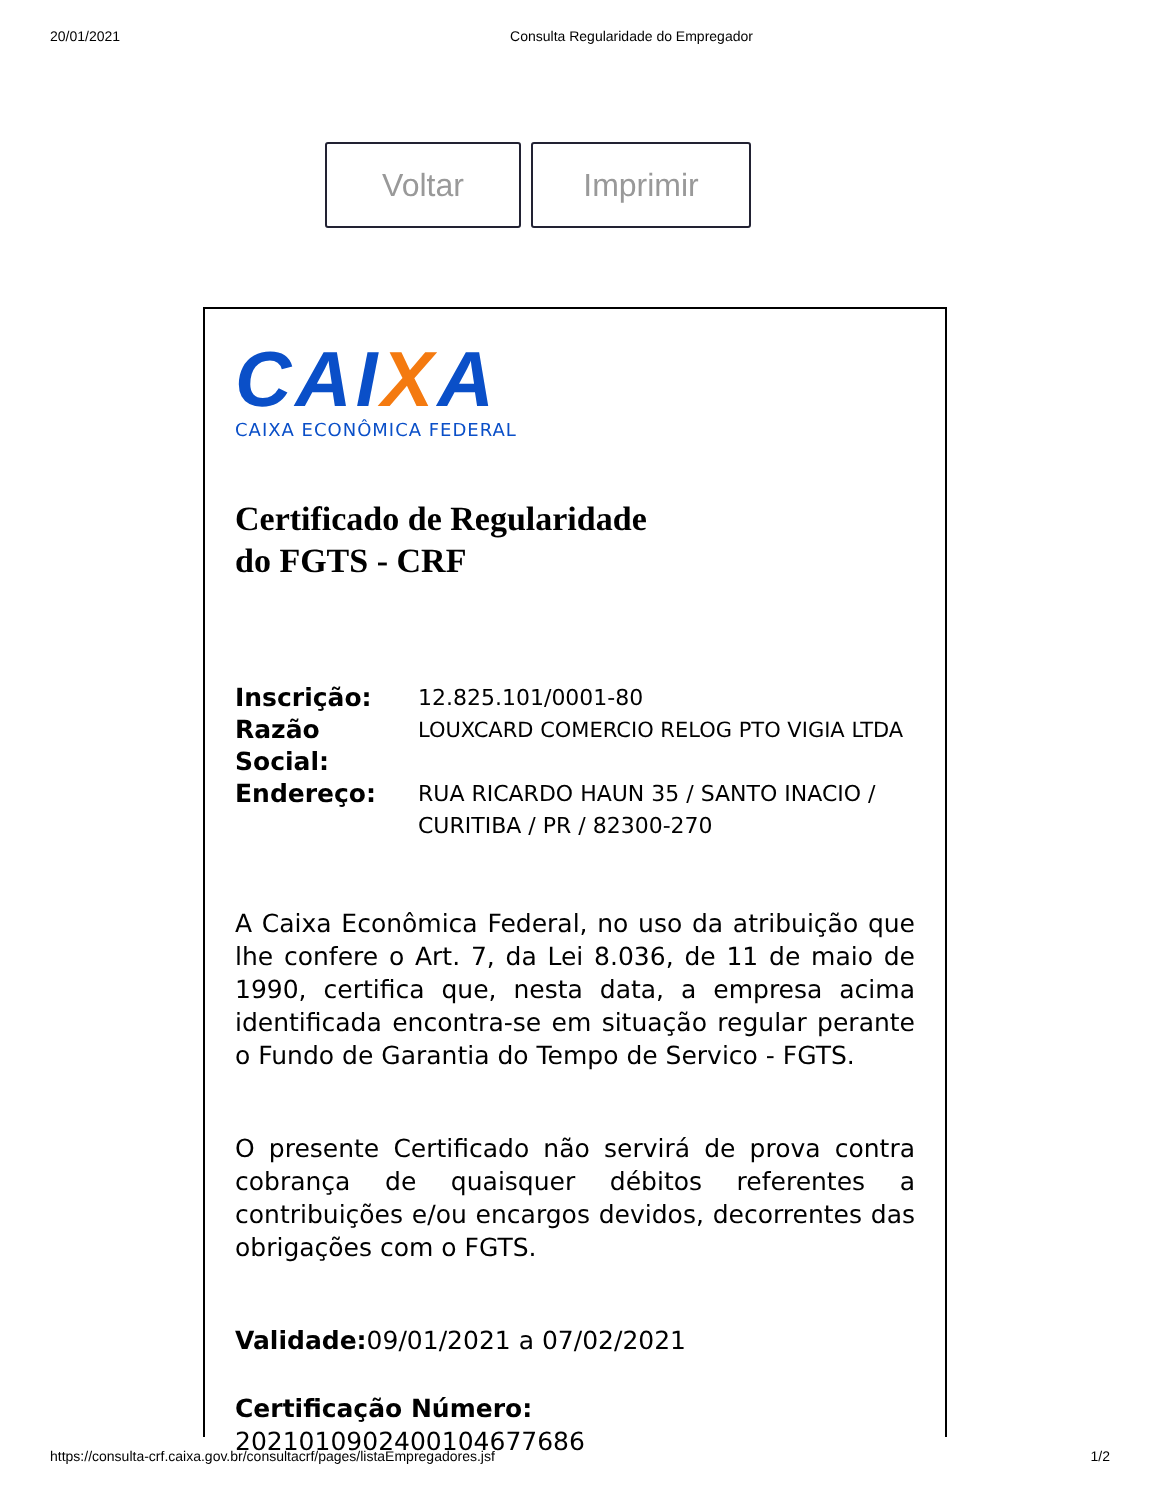20/01/2021 Consulta Regularidade do Empregador
Voltar Imprimir
CAIXA
CAIXA ECONÔMICA FEDERAL
Certificado de Regularidade
do FGTS - CRF
Inscrição: 12.825.101/0001-80
Razão Social: LOUXCARD COMERCIO RELOG PTO VIGIA LTDA
Endereço: RUA RICARDO HAUN 35 / SANTO INACIO / CURITIBA / PR / 82300-270
A Caixa Econômica Federal, no uso da atribuição que lhe confere o Art. 7, da Lei 8.036, de 11 de maio de 1990, certifica que, nesta data, a empresa acima identificada encontra-se em situação regular perante o Fundo de Garantia do Tempo de Servico - FGTS.
O presente Certificado não servirá de prova contra cobrança de quaisquer débitos referentes a contribuições e/ou encargos devidos, decorrentes das obrigações com o FGTS.
Validade: 09/01/2021 a 07/02/2021
Certificação Número:
2021010902400104677686
https://consulta-crf.caixa.gov.br/consultacrf/pages/listaEmpregadores.jsf 1/2